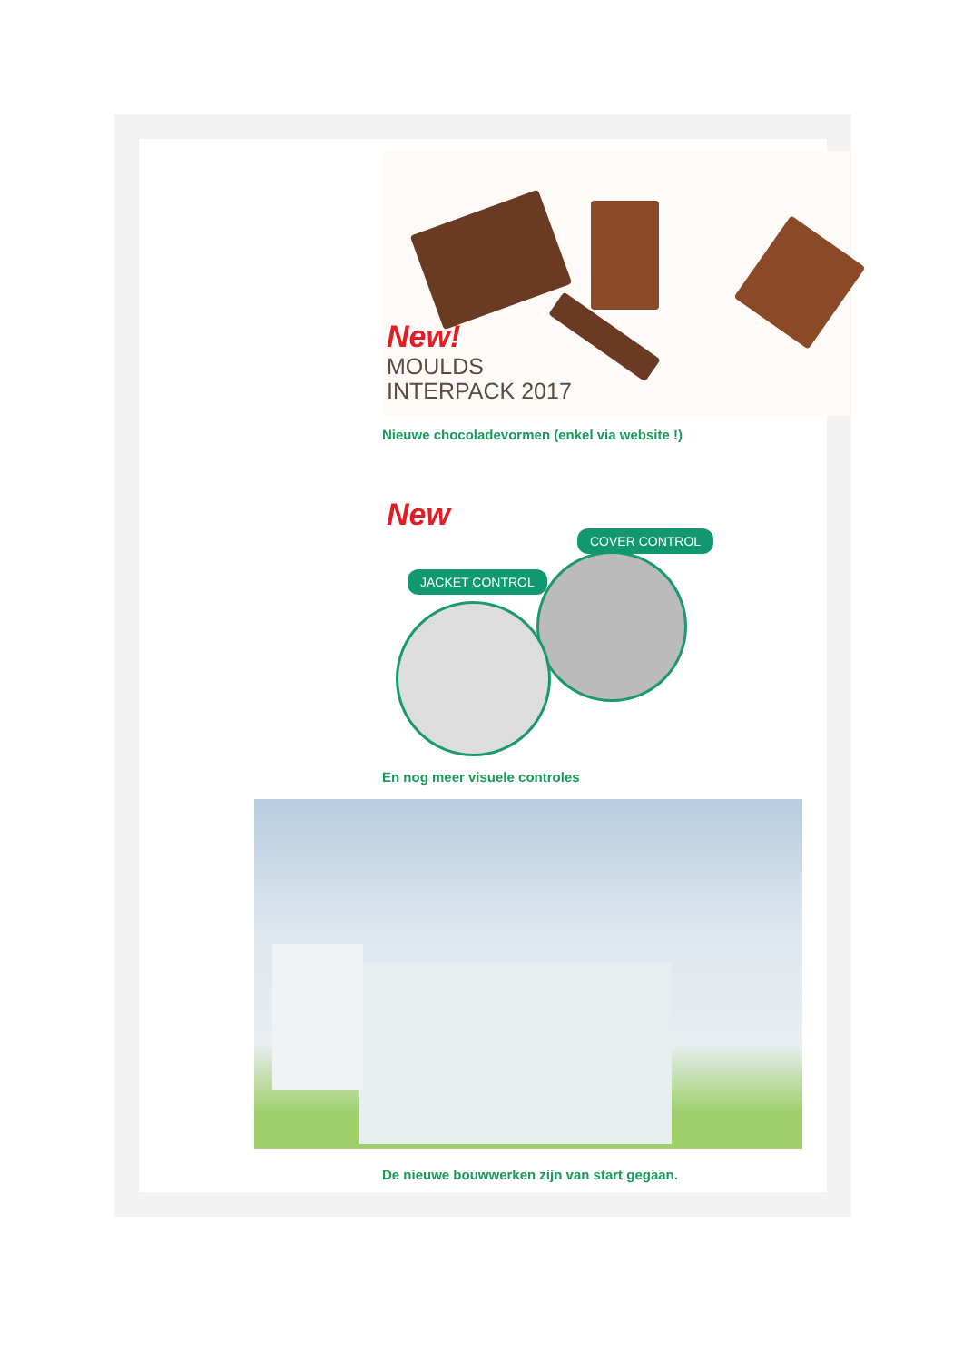New!
MOULDS
INTERPACK 2017
Nieuwe chocoladevormen (enkel via website !)
New
COVER CONTROL
JACKET CONTROL
En nog meer visuele controles
De nieuwe bouwwerken zijn van start gegaan.